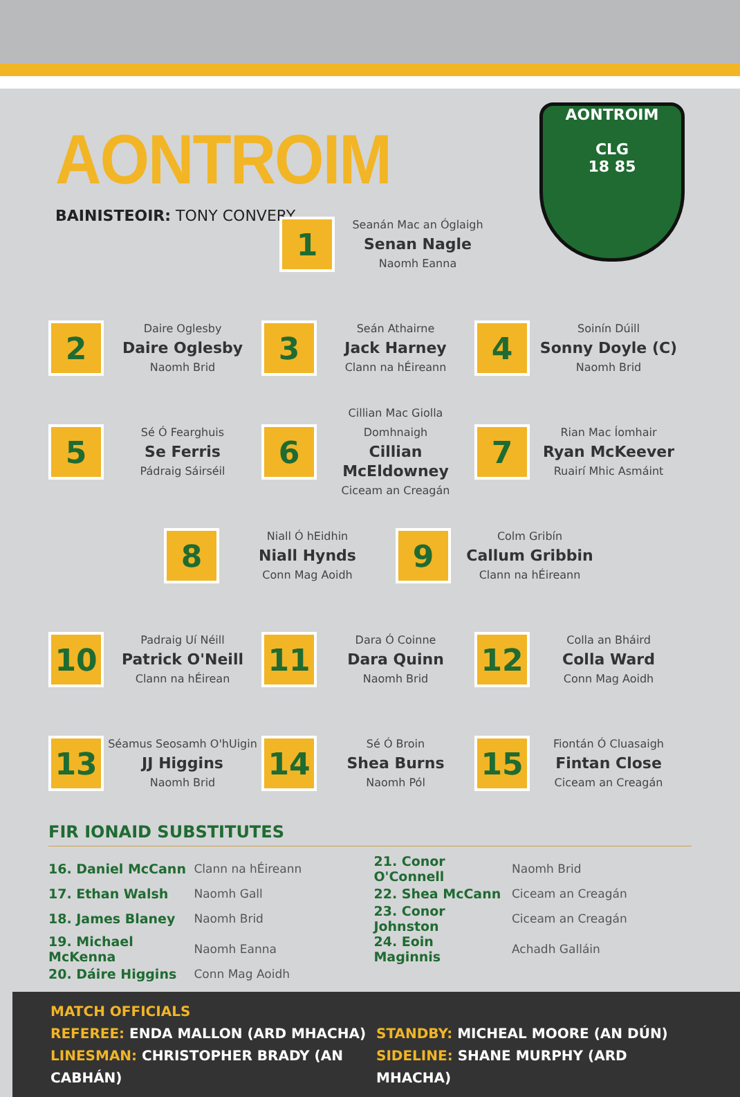AONTROIM
BAINISTEOIR: TONY CONVERY
AONTROIM
CLG
18 85
1
Seanán Mac an Óglaigh
Senan Nagle
Naomh Eanna
2
Daire Oglesby
Daire Oglesby
Naomh Brid
3
Seán Athairne
Jack Harney
Clann na hÉireann
4
Soinín Dúill
Sonny Doyle (C)
Naomh Brid
5
Sé Ó Fearghuis
Se Ferris
Pádraig Sáirséil
6
Cillian Mac Giolla Domhnaigh
Cillian McEldowney
Ciceam an Creagán
7
Rian Mac Íomhair
Ryan McKeever
Ruairí Mhic Asmáint
8
Niall Ó hEidhin
Niall Hynds
Conn Mag Aoidh
9
Colm Gribín
Callum Gribbin
Clann na hÉireann
10
Padraig Uí Néill
Patrick O'Neill
Clann na hÉirean
11
Dara Ó Coinne
Dara Quinn
Naomh Brid
12
Colla an Bháird
Colla Ward
Conn Mag Aoidh
13
Séamus Seosamh O'hUigin
JJ Higgins
Naomh Brid
14
Sé Ó Broin
Shea Burns
Naomh Pól
15
Fiontán Ó Cluasaigh
Fintan Close
Ciceam an Creagán
FIR IONAID SUBSTITUTES
| 16. Daniel McCann | Clann na hÉireann | 21. Conor O'Connell | Naomh Brid |
| 17. Ethan Walsh | Naomh Gall | 22. Shea McCann | Ciceam an Creagán |
| 18. James Blaney | Naomh Brid | 23. Conor Johnston | Ciceam an Creagán |
| 19. Michael McKenna | Naomh Eanna | 24. Eoin Maginnis | Achadh Galláin |
| 20. Dáire Higgins | Conn Mag Aoidh | | |
MATCH OFFICIALS
REFEREE: ENDA MALLON (ARD MHACHA) STANDBY: MICHEAL MOORE (AN DÚN)
LINESMAN: CHRISTOPHER BRADY (AN CABHÁN) SIDELINE: SHANE MURPHY (ARD MHACHA)